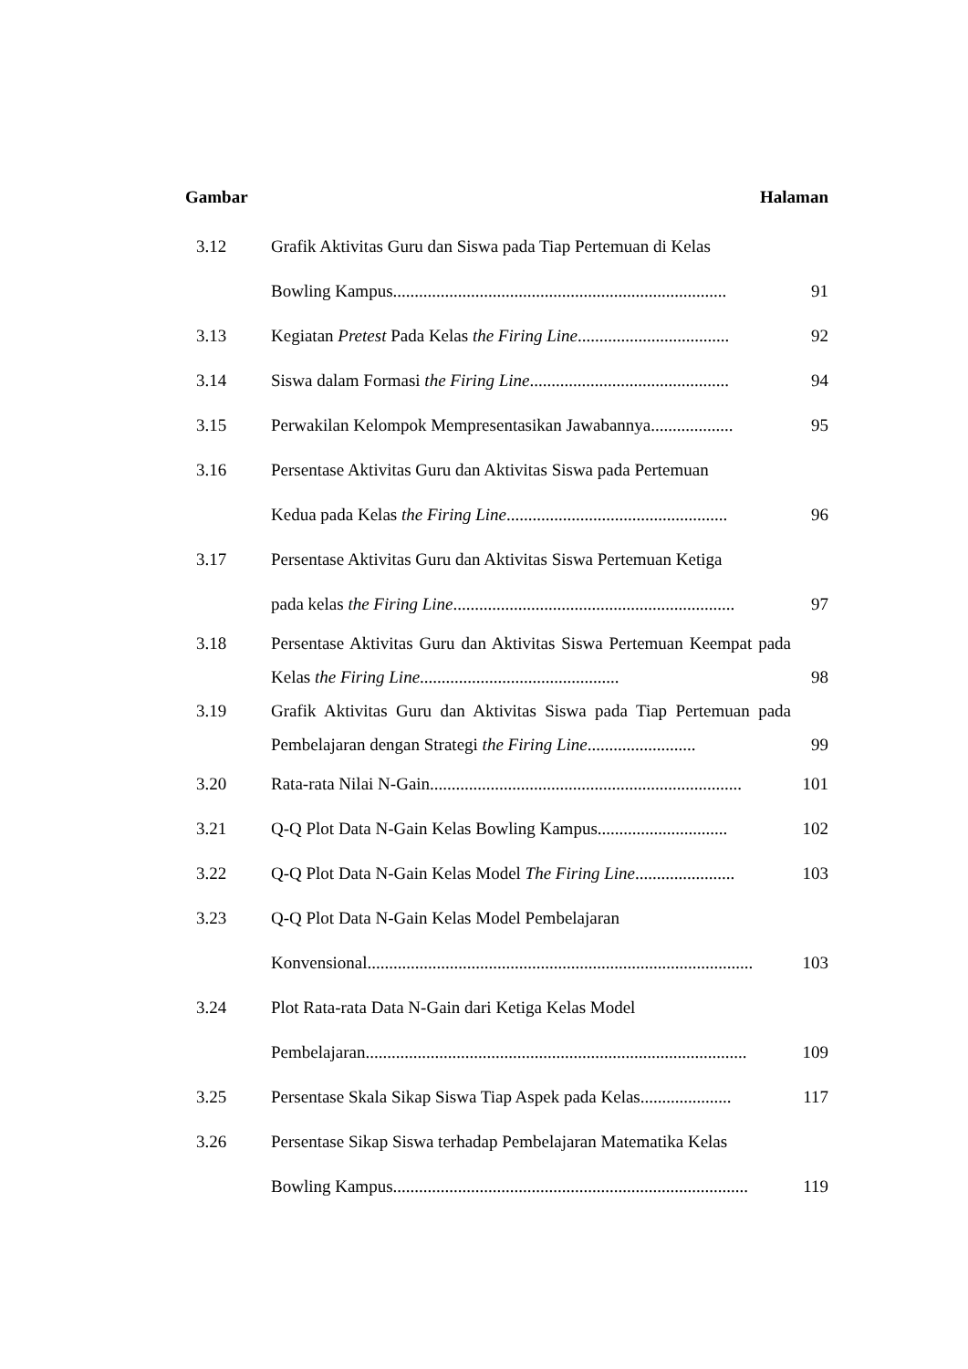Gambar Halaman
| 3.12 | Grafik Aktivitas Guru dan Siswa pada Tiap Pertemuan di Kelas Bowling Kampus............................................................................. | 91 |
| 3.13 | Kegiatan Pretest Pada Kelas the Firing Line ................................... | 92 |
| 3.14 | Siswa dalam Formasi the Firing Line .............................................. | 94 |
| 3.15 | Perwakilan Kelompok Mempresentasikan Jawabannya................... | 95 |
| 3.16 | Persentase Aktivitas Guru dan Aktivitas Siswa pada Pertemuan Kedua pada Kelas the Firing Line ................................................... | 96 |
| 3.17 | Persentase Aktivitas Guru dan Aktivitas Siswa Pertemuan Ketiga pada kelas the Firing Line ................................................................. | 97 |
| 3.18 | Persentase Aktivitas Guru dan Aktivitas Siswa Pertemuan Keempat pada Kelas the Firing Line .............................................. | 98 |
| 3.19 | Grafik Aktivitas Guru dan Aktivitas Siswa pada Tiap Pertemuan pada Pembelajaran dengan Strategi the Firing Line ......................... | 99 |
| 3.20 | Rata-rata Nilai N-Gain........................................................................ | 101 |
| 3.21 | Q-Q Plot Data N-Gain Kelas Bowling Kampus.............................. | 102 |
| 3.22 | Q-Q Plot Data N-Gain Kelas Model The Firing Line ....................... | 103 |
| 3.23 | Q-Q Plot Data N-Gain Kelas Model Pembelajaran Konvensional......................................................................................... | 103 |
| 3.24 | Plot Rata-rata Data N-Gain dari Ketiga Kelas Model Pembelajaran........................................................................................ | 109 |
| 3.25 | Persentase Skala Sikap Siswa Tiap Aspek pada Kelas..................... | 117 |
| 3.26 | Persentase Sikap Siswa terhadap Pembelajaran Matematika Kelas Bowling Kampus.................................................................................. | 119 |